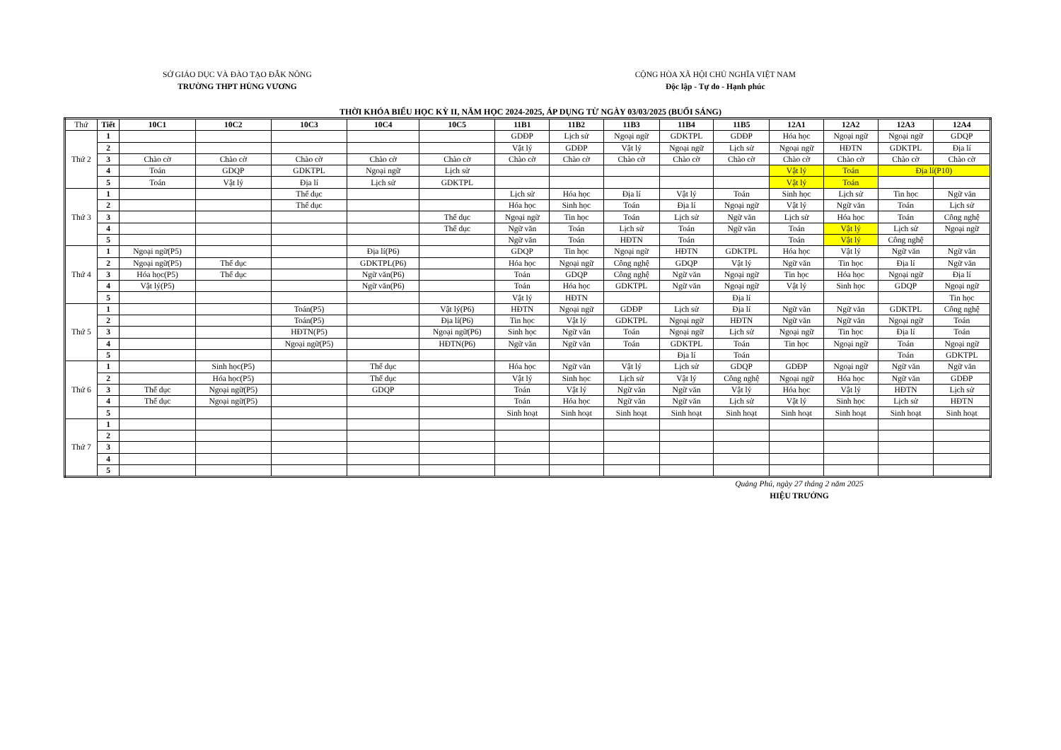SỞ GIÁO DỤC VÀ ĐÀO TẠO ĐẮK NÔNG
TRƯỜNG THPT HÙNG VƯƠNG
CỘNG HÒA XÃ HỘI CHỦ NGHĨA VIỆT NAM
Độc lập - Tự do - Hạnh phúc
THỜI KHÓA BIỂU HỌC KỲ II, NĂM HỌC 2024-2025, ÁP DỤNG TỪ NGÀY 03/03/2025 (BUỔI SÁNG)
| Thứ | Tiết | 10C1 | 10C2 | 10C3 | 10C4 | 10C5 | 11B1 | 11B2 | 11B3 | 11B4 | 11B5 | 12A1 | 12A2 | 12A3 | 12A4 |
| --- | --- | --- | --- | --- | --- | --- | --- | --- | --- | --- | --- | --- | --- | --- | --- |
| Thứ 2 | 1 | | | | | | GDĐP | Lịch sử | Ngoại ngữ | GDKTPL | GDĐP | Hóa học | Ngoại ngữ | Ngoại ngữ | GDQP |
| | 2 | | | | | | Vật lý | GDĐP | Vật lý | Ngoại ngữ | Lịch sử | Ngoại ngữ | HĐTN | GDKTPL | Địa lí |
| | 3 | Chào cờ | Chào cờ | Chào cờ | Chào cờ | Chào cờ | Chào cờ | Chào cờ | Chào cờ | Chào cờ | Chào cờ | Chào cờ | Chào cờ | Chào cờ | Chào cờ |
| | 4 | Toán | GDQP | GDKTPL | Ngoại ngữ | Lịch sử | | | | | | Vật lý | Toán | Địa lí(P10) | |
| | 5 | Toán | Vật lý | Địa lí | Lịch sử | GDKTPL | | | | | | Vật lý | Toán | | |
| Thứ 3 | 1 | | | Thể dục | | | Lịch sử | Hóa học | Địa lí | Vật lý | Toán | Sinh học | Lịch sử | Tin học | Ngữ văn |
| | 2 | | | Thể dục | | | Hóa học | Sinh học | Toán | Địa lí | Ngoại ngữ | Vật lý | Ngữ văn | Toán | Lịch sử |
| | 3 | | | | | Thể dục | Ngoại ngữ | Tin học | Toán | Lịch sử | Ngữ văn | Lịch sử | Hóa học | Toán | Công nghệ |
| | 4 | | | | | Thể dục | Ngữ văn | Toán | Lịch sử | Toán | Ngữ văn | Toán | Vật lý | Lịch sử | Ngoại ngữ |
| | 5 | | | | | | Ngữ văn | Toán | HĐTN | Toán | | Toán | Vật lý | Công nghệ | |
| Thứ 4 | 1 | Ngoại ngữ(P5) | | | Địa lí(P6) | | GDQP | Tin học | Ngoại ngữ | HĐTN | GDKTPL | Hóa học | Vật lý | Ngữ văn | Ngữ văn |
| | 2 | Ngoại ngữ(P5) | Thể dục | | GDKTPL(P6) | | Hóa học | Ngoại ngữ | Công nghệ | GDQP | Vật lý | Ngữ văn | Tin học | Địa lí | Ngữ văn |
| | 3 | Hóa học(P5) | Thể dục | | Ngữ văn(P6) | | Toán | GDQP | Công nghệ | Ngữ văn | Ngoại ngữ | Tin học | Hóa học | Ngoại ngữ | Địa lí |
| | 4 | Vật lý(P5) | | | Ngữ văn(P6) | | Toán | Hóa học | GDKTPL | Ngữ văn | Ngoại ngữ | Vật lý | Sinh học | GDQP | Ngoại ngữ |
| | 5 | | | | | | Vật lý | HĐTN | | | Địa lí | | | | Tin học |
| Thứ 5 | 1 | | | Toán(P5) | | Vật lý(P6) | HĐTN | Ngoại ngữ | GDĐP | Lịch sử | Địa lí | Ngữ văn | Ngữ văn | GDKTPL | Công nghệ |
| | 2 | | | Toán(P5) | | Địa lí(P6) | Tin học | Vật lý | GDKTPL | Ngoại ngữ | HĐTN | Ngữ văn | Ngữ văn | Ngoại ngữ | Toán |
| | 3 | | | HĐTN(P5) | | Ngoại ngữ(P6) | Sinh học | Ngữ văn | Toán | Ngoại ngữ | Lịch sử | Ngoại ngữ | Tin học | Địa lí | Toán |
| | 4 | | | Ngoại ngữ(P5) | | HĐTN(P6) | Ngữ văn | Ngữ văn | Toán | GDKTPL | Toán | Tin học | Ngoại ngữ | Toán | Ngoại ngữ |
| | 5 | | | | | | | | | Địa lí | Toán | | | Toán | GDKTPL |
| Thứ 6 | 1 | | Sinh học(P5) | | Thể dục | | Hóa học | Ngữ văn | Vật lý | Lịch sử | GDQP | GDĐP | Ngoại ngữ | Ngữ văn | Ngữ văn |
| | 2 | | Hóa học(P5) | | Thể dục | | Vật lý | Sinh học | Lịch sử | Vật lý | Công nghệ | Ngoại ngữ | Hóa học | Ngữ văn | GDĐP |
| | 3 | Thể dục | Ngoại ngữ(P5) | | GDQP | | Toán | Vật lý | Ngữ văn | Ngữ văn | Vật lý | Hóa học | Vật lý | HĐTN | Lịch sử |
| | 4 | Thể dục | Ngoại ngữ(P5) | | | | Toán | Hóa học | Ngữ văn | Ngữ văn | Lịch sử | Vật lý | Sinh học | Lịch sử | HĐTN |
| | 5 | | | | | | Sinh hoạt | Sinh hoạt | Sinh hoạt | Sinh hoạt | Sinh hoạt | Sinh hoạt | Sinh hoạt | Sinh hoạt | Sinh hoạt |
| Thứ 7 | 1 | | | | | | | | | | | | | | |
| | 2 | | | | | | | | | | | | | | |
| | 3 | | | | | | | | | | | | | | |
| | 4 | | | | | | | | | | | | | | |
| | 5 | | | | | | | | | | | | | | |
Quảng Phú, ngày 27 tháng 2 năm 2025
HIỆU TRƯỞNG